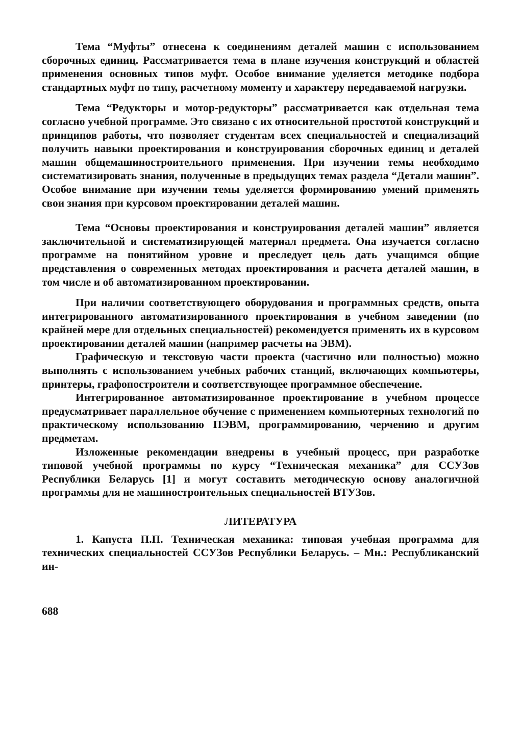Тема “Муфты” отнесена к соединениям деталей машин с использованием сборочных единиц. Рассматривается тема в плане изучения конструкций и областей применения основных типов муфт. Особое внимание уделяется методике подбора стандартных муфт по типу, расчетному моменту и характеру передаваемой нагрузки.
Тема “Редукторы и мотор-редукторы” рассматривается как отдельная тема согласно учебной программе. Это связано с их относительной простотой конструкций и принципов работы, что позволяет студентам всех специальностей и специализаций получить навыки проектирования и конструирования сборочных единиц и деталей машин общемашиностроительного применения. При изучении темы необходимо систематизировать знания, полученные в предыдущих темах раздела “Детали машин”. Особое внимание при изучении темы уделяется формированию умений применять свои знания при курсовом проектировании деталей машин.
Тема “Основы проектирования и конструирования деталей машин” является заключительной и систематизирующей материал предмета. Она изучается согласно программе на понятийном уровне и преследует цель дать учащимся общие представления о современных методах проектирования и расчета деталей машин, в том числе и об автоматизированном проектировании.
При наличии соответствующего оборудования и программных средств, опыта интегрированного автоматизированного проектирования в учебном заведении (по крайней мере для отдельных специальностей) рекомендуется применять их в курсовом проектировании деталей машин (например расчеты на ЭВМ).
Графическую и текстовую части проекта (частично или полностью) можно выполнять с использованием учебных рабочих станций, включающих компьютеры, принтеры, графопостроители и соответствующее программное обеспечение.
Интегрированное автоматизированное проектирование в учебном процессе предусматривает параллельное обучение с применением компьютерных технологий по практическому использованию ПЭВМ, программированию, черчению и другим предметам.
Изложенные рекомендации внедрены в учебный процесс, при разработке типовой учебной программы по курсу “Техническая механика” для ССУЗов Республики Беларусь [1] и могут составить методическую основу аналогичной программы для не машиностроительных специальностей ВТУЗов.
ЛИТЕРАТУРА
1. Капуста П.П. Техническая механика: типовая учебная программа для технических специальностей ССУЗов Республики Беларусь. – Мн.: Республиканский ин-
688